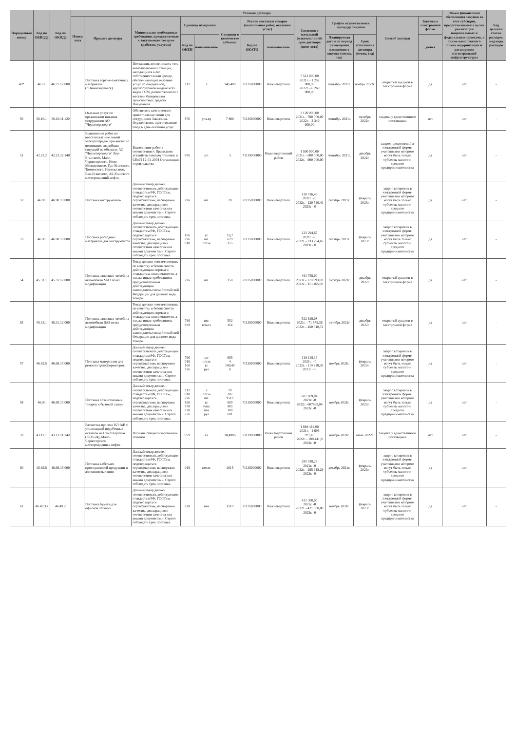| Порядковый номер | Код по ОКВЭД2 | Код по ОКПД2 | Условия договора | | | | | | | | | | | | | Объем финансового обеспечения закупки за счет субсидии, предоставляемой в целях реализации национальных и федеральных проектов, а также комплексного плана модернизации и расширения магистральной инфраструктуры | Код целевой статьи расходов, код вида расходов |
| --- | --- | --- | --- | --- | --- | --- | --- | --- | --- | --- | --- | --- | --- | --- | --- | --- | --- |
| | | | Номер лота | Предмет договора | Минимально необходимые требования, предъявляемые к закупаемым товарам (работам, услугам) | Единица измерения | | Сведения о количестве (объеме) | Регион поставки товаров (выполнения работ, оказания услуг) | | Сведения о начальной (максимальной) цене договора (цене лота) | График осуществления процедур закупки | | Способ закупки | Закупка в электронной форме | | |
| | | | | | | Код по ОКЕИ | наименование | | Код по ОКАТО | наименование | | Планируемая дата или период размещения извещения о закупке (месяц, год) | Срок исполнения договора (месяц, год) | | да/нет | | |
| 49* | 46.17 | 46.71.12.000 | | Поставка горюче-смазочных материалов (г.Нижневартовск) | Поставщик должен иметь сеть автозаправочных станций, находящихся в его собственности или аренде, обеспечивающие оказание услуг по ежедневной, круглосуточной выдаче всех видов ГСМ, расположенного с местами базирования транспортных средств Покупателя. | 112 | л | 146 400 | 71135000000 | Нижневартовск | 7 512 000,00 2021г. - 1 252 000,00 2022г. - 6 260 000,00 | сентябрь 2021г. | ноябрь 2022г. | открытый аукцион в электронной форме | да | нет | - |
| 50 | 56.10.1 | 56.10.11.120 | | Оказание услуг по организации питания сотрудников АО "Черногорэнерго" | Обеспечить качественное приготовление пищи для сотрудников Заказчика. Осуществлять приготовление блюд в день оказания услуг | 876 | усл.ед | 7 800 | 71135000000 | Нижневартовск | 3 120 000,00 2021г. - 780 000,00 2022г. - 2 340 000,00 | сентябрь 2021г. | октябрь 2022г. | закупка у единственного поставщика | нет | нет | - |
| 51 | 42.22.2 | 42.22.22.140 | | Выполнение работ по восстановлению линий электропередач при внезапно возникших аварийных ситуаций на объектах АО "Черногорэнерго" Лор-Еганского, Мало-Черногорского, Ново-Молодежного, Гун-Еганского, Тюменского, Никольского, Ван-Еганского, Ай-Еганского месторождений нефти. | Выполнение работ в соответствии с Правилами устройств электроустановок и СНиП 12-01-2004 Организация строительства | 876 | у.е. | 3 | 71119000000 | Нижневартовский район | 1 500 000,00 2021г. - 600 000,00 2022г. - 900 000,00 | сентябрь 2021г. | декабрь 2022г. | запрос предложений в электронной форме, участниками которого могут быть только субъекты малого и среднего предпринимательства | да | нет | - |
| 52 | 46.90 | 46.90.10.000 | | Поставка инструментов | Данный товар должен соответствовать действующим стандартам РФ, ГОСТам, подтверждаться сертификатами, паспортами качества, декларациями соответствия качества или иными документами. Строго соблюдать срок поставки. | 796 | шт. | 28 | 71135000000 | Нижневартовск | 120 726,43 2021г. - 0 2022г. - 120 726,43 2023г - 0 | октябрь 2021г. | февраль 2023г. | запрос котировок в электронной форме, участниками которого могут быть только субъекты малого и среднего предпринимательства | да | нет | - |
| 53 | 46.90 | 46.90.10.000 | | Поставка расходных материалов для инструментов | Данный товар должен соответствовать действующим стандартам РФ, ГОСТам, подтверждаться сертификатами, паспортами качества, декларациями соответствия качества или иными документами. Строго соблюдать срок поставки. | 166 796 018 | кг шт. пог.м | 16,7 629 155 | 71135000000 | Нижневартовск | 233 294,67 2021г. - 0 2022г. - 233 294,67 2023г - 0 | октябрь 2021г. | февраль 2023г. | запрос котировок в электронной форме, участниками которого могут быть только субъекты малого и среднего предпринимательства | да | нет | - |
| 54 | 45.31.1 | 45.31.12.000 | | Поставка запасных частей на автомобили МАЗ по их модификации | Товар должен соответствовать по качеству и безопасности действующим нормам и стандартам, комплектности, а так же иным требованиям, предусмотренным действующим законодательством Российской Федерации для данного вида Товара. | 796 | шт. | 158 | 71135000000 | Нижневартовск | 491 758,00 2021г - 178 593,00 2022г - 313 165,00 | октябрь 2021г | декабрь 2022г | открытый аукцион в электронной форме | да | нет | - |
| 55 | 45.31.1 | 45.31.12.000 | | Поставка запасных частей на автомобили ВАЗ по их модификации | Товар должен соответствовать по качеству и безопасности действующим нормам и стандартам, комплектности, а так же иным требованиям, предусмотренным действующим законодательством Российской Федерации для данного вида Товара. | 796 839 | шт. компл | 552 114 | 71135000000 | Нижневартовск | 522 198,08 2021г. - 71 579,36 2022г. - 450 618,72 | октябрь 2021г | декабрь 2022г | открытый аукцион в электронной форме | да | нет | - |
| 57 | 46.69.5 | 46.69.15.000 | | Поставка материалов для ремонта трансформаторов | Данный товар должен соответствовать действующим стандартам РФ, ГОСТам, подтверждаться сертификатами, паспортами качества, декларациями соответствия качества или иными документами. Строго соблюдать срок поставки. | 796 018 166 736 | шт пог.м кг рул | 665 4 149,40 6 | 71135000000 | Нижневартовск | 119 218,36 2021г. - 0 2022г. - 119 218,36 2023г. - 0 | ноябрь 2021г. | февраль 2023г. | запрос котировок в электронной форме, участниками которого могут быть только субъекты малого и среднего предпринимательства | да | нет | - |
| 58 | 46.90 | 46.90.10.000 | | Поставка хозяйственных товаров и бытовой химии | Данный товар должен соответствовать действующим стандартам РФ, ГОСТам, подтверждаться сертификатами, паспортами качества, декларациями соответствия качества или иными документами. Строго соблюдать срок поставки. | 112 018 796 166 778 728 736 | л пог.м шт. кг упак пач рул | 70 207 9516 600 905 100 601 | 71135000000 | Нижневартовск | 607 869,04 2021г. -0 2022г. -607869,04 2023г. -0 | ноябрь 2021г. | февраль 2023г. | запрос котировок в электронной форме, участниками которого могут быть только субъекты малого и среднего предпринимательства | да | нет | - |
| 59 | 43.12.1 | 43.12.11.140 | | Расчистка просеки ВЛ 6кВ с утилизацией порубочных остатков на Самотлорском (КСП-24), Мало-Черногорском месторождениях нефти | Наличие специализированной техники | 059 | га | 18,4906 | 71119000000 | Нижневартовский район | 1 884 419,00 2021г. - 1 695 977,10 2022г. - 188 441,9 2023г. -0 | ноябрь 2021г. | июль 2022г. | закупка у единственного поставщика | нет | нет | - |
| 60 | 46.69.5 | 46.69.15.000 | | Поставка кабельно-проводниковой продукции и алюминиевых шин | Данный товар должен соответствовать действующим стандартам РФ, ГОСТам, подтверждаться сертификатами, паспортами качества, декларациями соответствия качества или иными документами. Строго соблюдать срок поставки. | 018 | пог.м. | 2615 | 71135000000 | Нижневартовск | 285 918,29 2021г. -0 2022г. - 285 918,29 2023г. -0 | декабрь 2021г. | февраль 2023г. | запрос котировок в электронной форме, участниками которого могут быть только субъекты малого и среднего предпринимательства | да | нет | - |
| 61 | 46.49.33 | 46.49.2 | | Поставка бумаги для офисной техники | Данный товар должен соответствовать действующим стандартам РФ, ГОСТам, подтверждаться сертификатами, паспортами качества, декларациями соответствия качества или иными документами. Строго соблюдать срок поставки. | 728 | пач | 1510 | 71135000000 | Нижневартовск | 421 300,00 2021г. -0 2022г. - 421 300,00 2023г. -0 | ноябрь 2021г. | февраль 2023г. | запрос котировок в электронной форме, участниками которого могут быть только субъекты малого и среднего предпринимательства | да | нет | - |